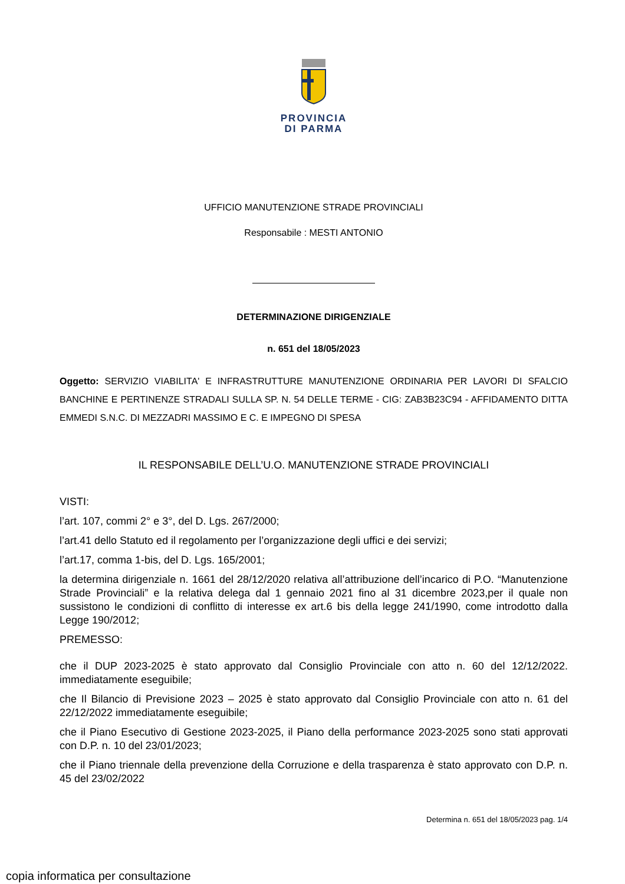PROVINCIA
DI PARMA
UFFICIO MANUTENZIONE STRADE PROVINCIALI
Responsabile : MESTI ANTONIO
DETERMINAZIONE DIRIGENZIALE
n. 651 del 18/05/2023
Oggetto: SERVIZIO VIABILITA' E INFRASTRUTTURE MANUTENZIONE ORDINARIA PER LAVORI DI SFALCIO BANCHINE E PERTINENZE STRADALI SULLA SP. N. 54 DELLE TERME - CIG: ZAB3B23C94 - AFFIDAMENTO DITTA EMMEDI S.N.C. DI MEZZADRI MASSIMO E C. E IMPEGNO DI SPESA
IL RESPONSABILE DELL’U.O. MANUTENZIONE STRADE PROVINCIALI
VISTI:
l’art. 107, commi 2° e 3°, del D. Lgs. 267/2000;
l’art.41 dello Statuto ed il regolamento per l’organizzazione degli uffici e dei servizi;
l’art.17, comma 1-bis, del D. Lgs. 165/2001;
la determina dirigenziale n. 1661 del 28/12/2020 relativa all’attribuzione dell’incarico di P.O. “Manutenzione Strade Provinciali” e la relativa delega dal 1 gennaio 2021 fino al 31 dicembre 2023,per il quale non sussistono le condizioni di conflitto di interesse ex art.6 bis della legge 241/1990, come introdotto dalla Legge 190/2012;
PREMESSO:
che il DUP 2023-2025 è stato approvato dal Consiglio Provinciale con atto n. 60 del 12/12/2022. immediatamente eseguibile;
che Il Bilancio di Previsione 2023 – 2025 è stato approvato dal Consiglio Provinciale con atto n. 61 del 22/12/2022 immediatamente eseguibile;
che il Piano Esecutivo di Gestione 2023-2025, il Piano della performance 2023-2025 sono stati approvati con D.P. n. 10 del 23/01/2023;
che il Piano triennale della prevenzione della Corruzione e della trasparenza è stato approvato con D.P. n. 45 del 23/02/2022
Determina n. 651 del 18/05/2023 pag. 1/4
copia informatica per consultazione